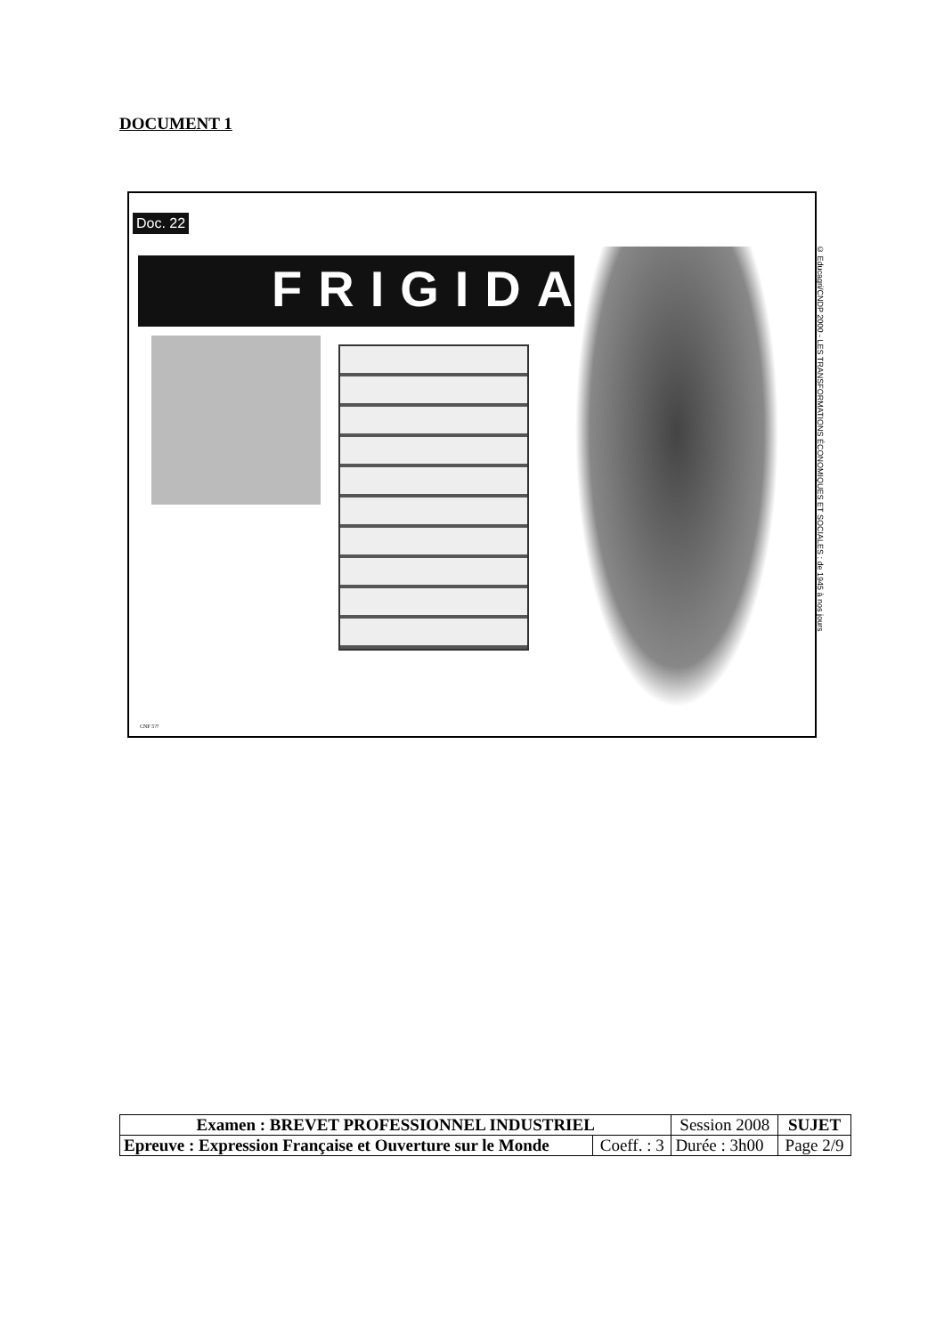DOCUMENT 1
Doc. 22
FRIGIDAIRE
CNF 5??
© Educagri/CNDP 2000 - LES TRANSFORMATIONS ÉCONOMIQUES ET SOCIALES : de 1945 à nos jours
| Examen : BREVET PROFESSIONNEL INDUSTRIEL | | Session 2008 | SUJET |
| Epreuve : Expression Française et Ouverture sur le Monde | Coeff. : 3 | Durée : 3h00 | Page 2/9 |